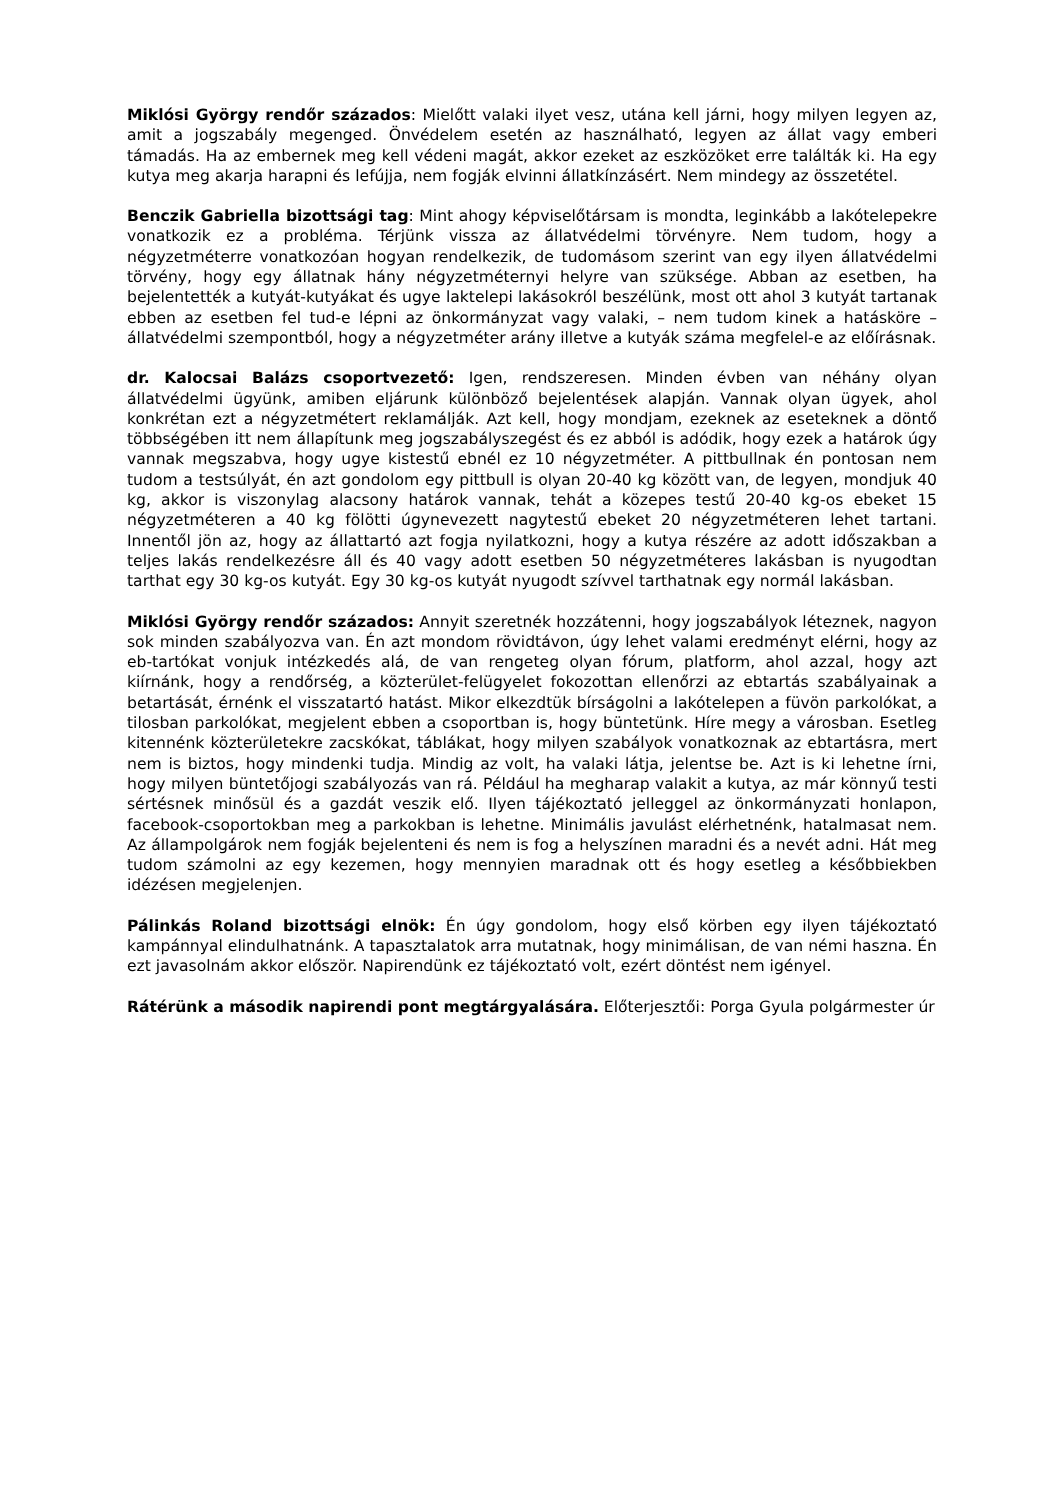Miklósi György rendőr százados: Mielőtt valaki ilyet vesz, utána kell járni, hogy milyen legyen az, amit a jogszabály megenged. Önvédelem esetén az használható, legyen az állat vagy emberi támadás. Ha az embernek meg kell védeni magát, akkor ezeket az eszközöket erre találták ki. Ha egy kutya meg akarja harapni és lefújja, nem fogják elvinni állatkínzásért. Nem mindegy az összetétel.
Benczik Gabriella bizottsági tag: Mint ahogy képviselőtársam is mondta, leginkább a lakótelepekre vonatkozik ez a probléma. Térjünk vissza az állatvédelmi törvényre. Nem tudom, hogy a négyzetméterre vonatkozóan hogyan rendelkezik, de tudomásom szerint van egy ilyen állatvédelmi törvény, hogy egy állatnak hány négyzetméternyi helyre van szüksége. Abban az esetben, ha bejelentették a kutyát-kutyákat és ugye laktelepi lakásokról beszélünk, most ott ahol 3 kutyát tartanak ebben az esetben fel tud-e lépni az önkormányzat vagy valaki, – nem tudom kinek a hatásköre – állatvédelmi szempontból, hogy a négyzetméter arány illetve a kutyák száma megfelel-e az előírásnak.
dr. Kalocsai Balázs csoportvezető: Igen, rendszeresen. Minden évben van néhány olyan állatvédelmi ügyünk, amiben eljárunk különböző bejelentések alapján. Vannak olyan ügyek, ahol konkrétan ezt a négyzetmétert reklamálják. Azt kell, hogy mondjam, ezeknek az eseteknek a döntő többségében itt nem állapítunk meg jogszabályszegést és ez abból is adódik, hogy ezek a határok úgy vannak megszabva, hogy ugye kistestű ebnél ez 10 négyzetméter. A pittbullnak én pontosan nem tudom a testsúlyát, én azt gondolom egy pittbull is olyan 20-40 kg között van, de legyen, mondjuk 40 kg, akkor is viszonylag alacsony határok vannak, tehát a közepes testű 20-40 kg-os ebeket 15 négyzetméteren a 40 kg fölötti úgynevezett nagytestű ebeket 20 négyzetméteren lehet tartani. Innentől jön az, hogy az állattartó azt fogja nyilatkozni, hogy a kutya részére az adott időszakban a teljes lakás rendelkezésre áll és 40 vagy adott esetben 50 négyzetméteres lakásban is nyugodtan tarthat egy 30 kg-os kutyát. Egy 30 kg-os kutyát nyugodt szívvel tarthatnak egy normál lakásban.
Miklósi György rendőr százados: Annyit szeretnék hozzátenni, hogy jogszabályok léteznek, nagyon sok minden szabályozva van. Én azt mondom rövidtávon, úgy lehet valami eredményt elérni, hogy az eb-tartókat vonjuk intézkedés alá, de van rengeteg olyan fórum, platform, ahol azzal, hogy azt kiírnánk, hogy a rendőrség, a közterület-felügyelet fokozottan ellenőrzi az ebtartás szabályainak a betartását, érnénk el visszatartó hatást. Mikor elkezdtük bírságolni a lakótelepen a füvön parkolókat, a tilosban parkolókat, megjelent ebben a csoportban is, hogy büntetünk. Híre megy a városban. Esetleg kitennénk közterületekre zacskókat, táblákat, hogy milyen szabályok vonatkoznak az ebtartásra, mert nem is biztos, hogy mindenki tudja. Mindig az volt, ha valaki látja, jelentse be. Azt is ki lehetne írni, hogy milyen büntetőjogi szabályozás van rá. Például ha megharap valakit a kutya, az már könnyű testi sértésnek minősül és a gazdát veszik elő. Ilyen tájékoztató jelleggel az önkormányzati honlapon, facebook-csoportokban meg a parkokban is lehetne. Minimális javulást elérhetnénk, hatalmasat nem. Az állampolgárok nem fogják bejelenteni és nem is fog a helyszínen maradni és a nevét adni. Hát meg tudom számolni az egy kezemen, hogy mennyien maradnak ott és hogy esetleg a későbbiekben idézésen megjelenjen.
Pálinkás Roland bizottsági elnök: Én úgy gondolom, hogy első körben egy ilyen tájékoztató kampánnyal elindulhatnánk. A tapasztalatok arra mutatnak, hogy minimálisan, de van némi haszna. Én ezt javasolnám akkor először. Napirendünk ez tájékoztató volt, ezért döntést nem igényel.
Rátérünk a második napirendi pont megtárgyalására. Előterjesztői: Porga Gyula polgármester úr